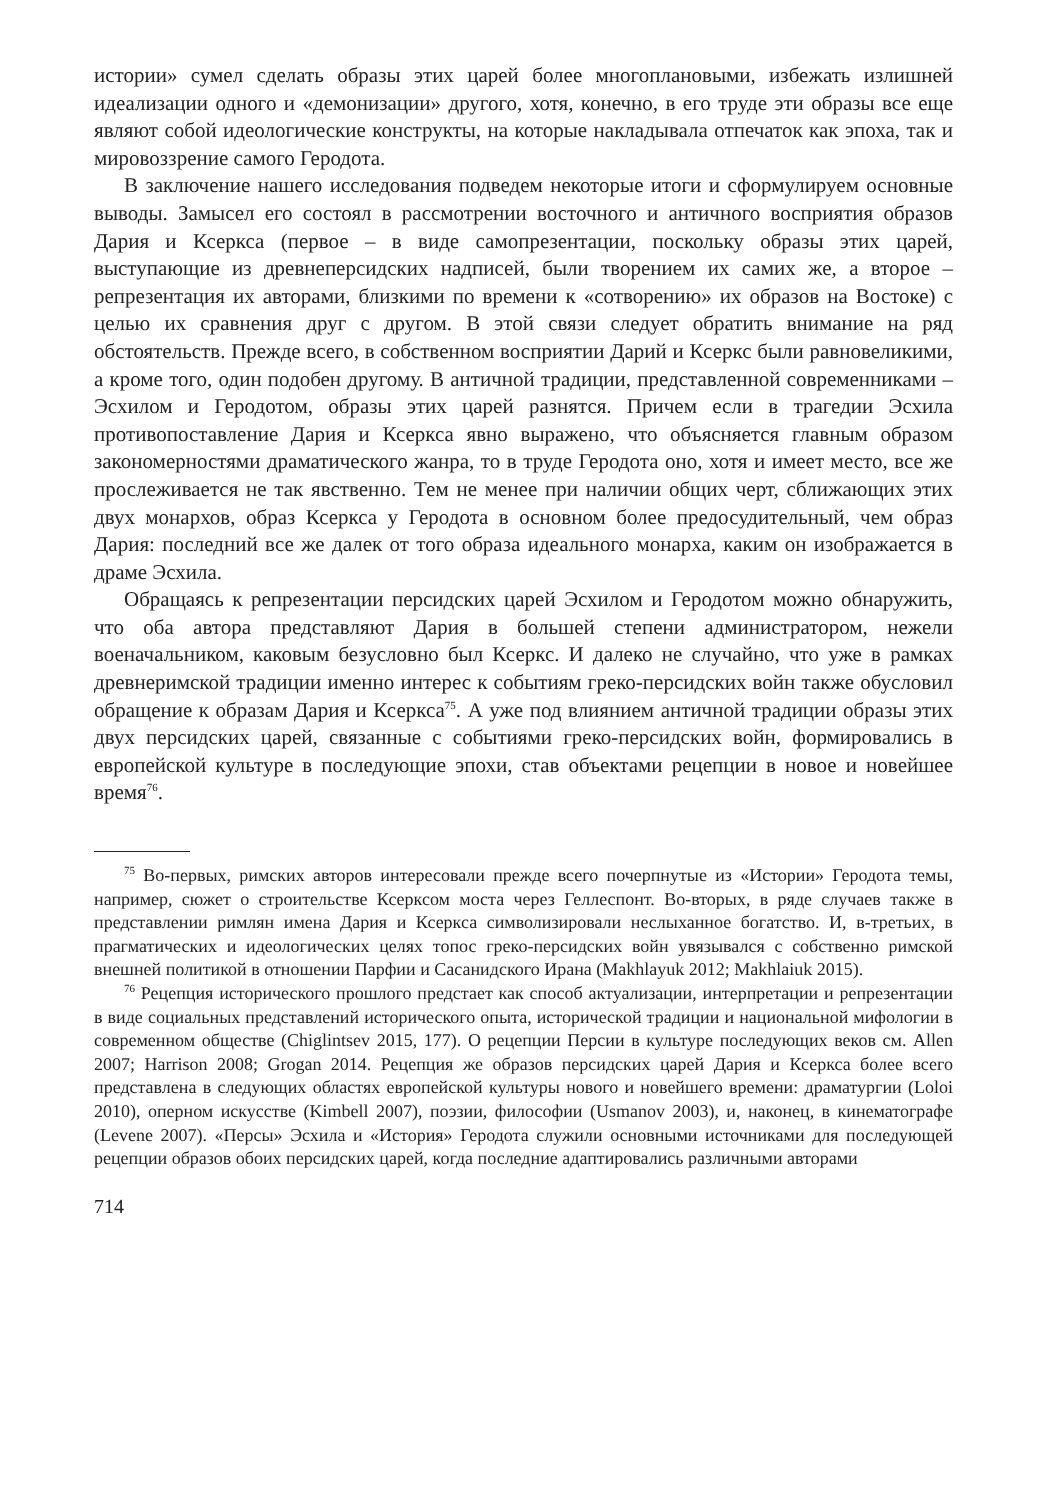истории» сумел сделать образы этих царей более многоплановыми, избежать излишней идеализации одного и «демонизации» другого, хотя, конечно, в его труде эти образы все еще являют собой идеологические конструкты, на которые накладывала отпечаток как эпоха, так и мировоззрение самого Геродота.
В заключение нашего исследования подведем некоторые итоги и сформулируем основные выводы. Замысел его состоял в рассмотрении восточного и античного восприятия образов Дария и Ксеркса (первое – в виде самопрезентации, поскольку образы этих царей, выступающие из древнеперсидских надписей, были творением их самих же, а второе – репрезентация их авторами, близкими по времени к «сотворению» их образов на Востоке) с целью их сравнения друг с другом. В этой связи следует обратить внимание на ряд обстоятельств. Прежде всего, в собственном восприятии Дарий и Ксеркс были равновеликими, а кроме того, один подобен другому. В античной традиции, представленной современниками – Эсхилом и Геродотом, образы этих царей разнятся. Причем если в трагедии Эсхила противопоставление Дария и Ксеркса явно выражено, что объясняется главным образом закономерностями драматического жанра, то в труде Геродота оно, хотя и имеет место, все же прослеживается не так явственно. Тем не менее при наличии общих черт, сближающих этих двух монархов, образ Ксеркса у Геродота в основном более предосудительный, чем образ Дария: последний все же далек от того образа идеального монарха, каким он изображается в драме Эсхила.
Обращаясь к репрезентации персидских царей Эсхилом и Геродотом можно обнаружить, что оба автора представляют Дария в большей степени администратором, нежели военачальником, каковым безусловно был Ксеркс. И далеко не случайно, что уже в рамках древнеримской традиции именно интерес к событиям греко-персидских войн также обусловил обращение к образам Дария и Ксеркса<sup>75</sup>. А уже под влиянием античной традиции образы этих двух персидских царей, связанные с событиями греко-персидских войн, формировались в европейской культуре в последующие эпохи, став объектами рецепции в новое и новейшее время<sup>76</sup>.
<sup>75</sup> Во-первых, римских авторов интересовали прежде всего почерпнутые из «Истории» Геродота темы, например, сюжет о строительстве Ксерксом моста через Геллеспонт. Во-вторых, в ряде случаев также в представлении римлян имена Дария и Ксеркса символизировали неслыханное богатство. И, в-третьих, в прагматических и идеологических целях топос греко-персидских войн увязывался с собственно римской внешней политикой в отношении Парфии и Сасанидского Ирана (Makhlayuk 2012; Makhlaiuk 2015).
<sup>76</sup> Рецепция исторического прошлого предстает как способ актуализации, интерпретации и репрезентации в виде социальных представлений исторического опыта, исторической традиции и национальной мифологии в современном обществе (Chiglintsev 2015, 177). О рецепции Персии в культуре последующих веков см. Allen 2007; Harrison 2008; Grogan 2014. Рецепция же образов персидских царей Дария и Ксеркса более всего представлена в следующих областях европейской культуры нового и новейшего времени: драматургии (Loloi 2010), оперном искусстве (Kimbell 2007), поэзии, философии (Usmanov 2003), и, наконец, в кинематографе (Levene 2007). «Персы» Эсхила и «История» Геродота служили основными источниками для последующей рецепции образов обоих персидских царей, когда последние адаптировались различными авторами
714